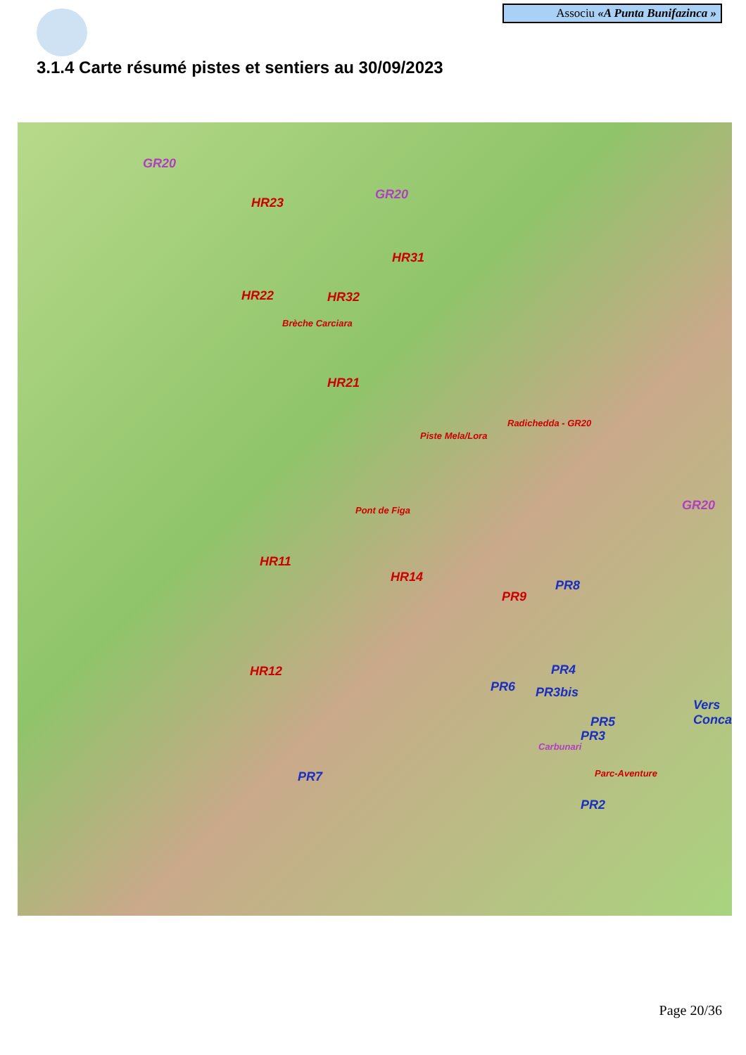Associu «A Punta Bunifazinca »
3.1.4 Carte résumé pistes et sentiers au 30/09/2023
GR20
GR20
HR23
HR31
HR22 HR32
Brèche Carciara
HR21
Radichedda - GR20
Piste Mela/Lora
GR20 Pont de Figa
HR11
HR14
PR8
PR9
PR4 HR12
PR6 PR3bis
Vers Conca
PR5
PR3
Carbunari
Parc-Aventure PR7
PR2
Page 20/36